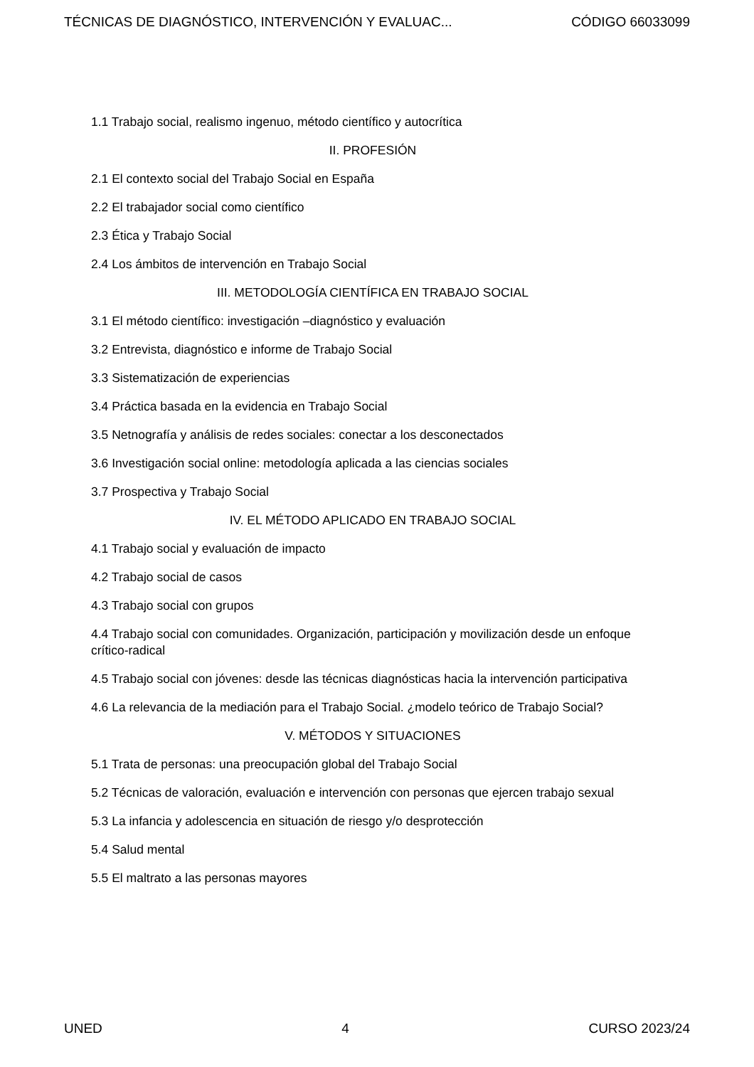TÉCNICAS DE DIAGNÓSTICO, INTERVENCIÓN Y EVALUAC... CÓDIGO 66033099
1.1 Trabajo social, realismo ingenuo, método científico y autocrítica
II. PROFESIÓN
2.1 El contexto social del Trabajo Social en España
2.2 El trabajador social como científico
2.3 Ética y Trabajo Social
2.4 Los ámbitos de intervención en Trabajo Social
III. METODOLOGÍA CIENTÍFICA EN TRABAJO SOCIAL
3.1 El método científico: investigación –diagnóstico y evaluación
3.2 Entrevista, diagnóstico e informe de Trabajo Social
3.3 Sistematización de experiencias
3.4 Práctica basada en la evidencia en Trabajo Social
3.5 Netnografía y análisis de redes sociales: conectar a los desconectados
3.6 Investigación social online: metodología aplicada a las ciencias sociales
3.7 Prospectiva y Trabajo Social
IV. EL MÉTODO APLICADO EN TRABAJO SOCIAL
4.1 Trabajo social y evaluación de impacto
4.2 Trabajo social de casos
4.3 Trabajo social con grupos
4.4 Trabajo social con comunidades. Organización, participación y movilización desde un enfoque crítico-radical
4.5 Trabajo social con jóvenes: desde las técnicas diagnósticas hacia la intervención participativa
4.6 La relevancia de la mediación para el Trabajo Social. ¿modelo teórico de Trabajo Social?
V. MÉTODOS Y SITUACIONES
5.1 Trata de personas: una preocupación global del Trabajo Social
5.2 Técnicas de valoración, evaluación e intervención con personas que ejercen trabajo sexual
5.3 La infancia y adolescencia en situación de riesgo y/o desprotección
5.4 Salud mental
5.5 El maltrato a las personas mayores
UNED 4 CURSO 2023/24